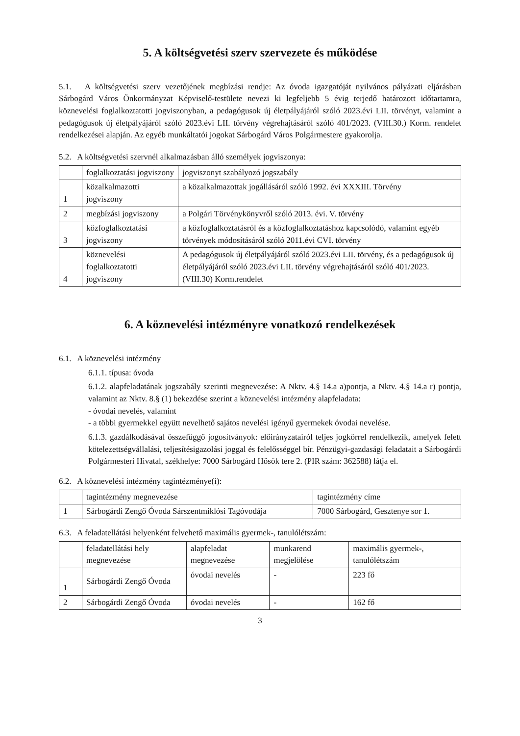5. A költségvetési szerv szervezete és működése
5.1. A költségvetési szerv vezetőjének megbízási rendje: Az óvoda igazgatóját nyilvános pályázati eljárásban Sárbogárd Város Önkormányzat Képviselő-testülete nevezi ki legfeljebb 5 évig terjedő határozott időtartamra, köznevelési foglalkoztatotti jogviszonyban, a pedagógusok új életpályájáról szóló 2023.évi LII. törvényt, valamint a pedagógusok új életpályájáról szóló 2023.évi LII. törvény végrehajtásáról szóló 401/2023. (VIII.30.) Korm. rendelet rendelkezései alapján. Az egyéb munkáltatói jogokat Sárbogárd Város Polgármestere gyakorolja.
5.2. A költségvetési szervnél alkalmazásban álló személyek jogviszonya:
| | foglalkoztatási jogviszony | jogviszonyt szabályozó jogszabály |
| --- | --- | --- |
| 1 | közalkalmazotti jogviszony | a közalkalmazottak jogállásáról szóló 1992. évi XXXIII. Törvény |
| 2 | megbízási jogviszony | a Polgári Törvénykönyvről szóló 2013. évi. V. törvény |
| 3 | közfoglalkoztatási jogviszony | a közfoglalkoztatásról és a közfoglalkoztatáshoz kapcsolódó, valamint egyéb törvények módosításáról szóló 2011.évi CVI. törvény |
| 4 | köznevelési foglalkoztatotti jogviszony | A pedagógusok új életpályájáról szóló 2023.évi LII. törvény, és a pedagógusok új életpályájáról szóló 2023.évi LII. törvény végrehajtásáról szóló 401/2023. (VIII.30) Korm.rendelet |
6. A köznevelési intézményre vonatkozó rendelkezések
6.1. A köznevelési intézmény
6.1.1. típusa: óvoda
6.1.2. alapfeladatának jogszabály szerinti megnevezése: A Nktv. 4.§ 14.a a)pontja, a Nktv. 4.§ 14.a r) pontja, valamint az Nktv. 8.§ (1) bekezdése szerint a köznevelési intézmény alapfeladata:
- óvodai nevelés, valamint
- a többi gyermekkel együtt nevelhető sajátos nevelési igényű gyermekek óvodai nevelése.
6.1.3. gazdálkodásával összefüggő jogosítványok: előirányzatairól teljes jogkörrel rendelkezik, amelyek felett kötelezettségvállalási, teljesítésigazolási joggal és felelősséggel bír. Pénzügyi-gazdasági feladatait a Sárbogárdi Polgármesteri Hivatal, székhelye: 7000 Sárbogárd Hősök tere 2. (PIR szám: 362588) látja el.
6.2. A köznevelési intézmény tagintézménye(i):
| | tagintézmény megnevezése | tagintézmény címe |
| --- | --- | --- |
| 1 | Sárbogárdi Zengő Óvoda Sárszentmiklósi Tagóvodája | 7000 Sárbogárd, Gesztenye sor 1. |
6.3. A feladatellátási helyenként felvehető maximális gyermek-, tanulólétszám:
| | feladatellátási hely megnevezése | alapfeladat megnevezése | munkarend megjelölése | maximális gyermek-, tanulólétszám |
| --- | --- | --- | --- | --- |
| 1 | Sárbogárdi Zengő Óvoda | óvodai nevelés | - | 223 fő |
| 2 | Sárbogárdi Zengő Óvoda | óvodai nevelés | - | 162 fő |
3